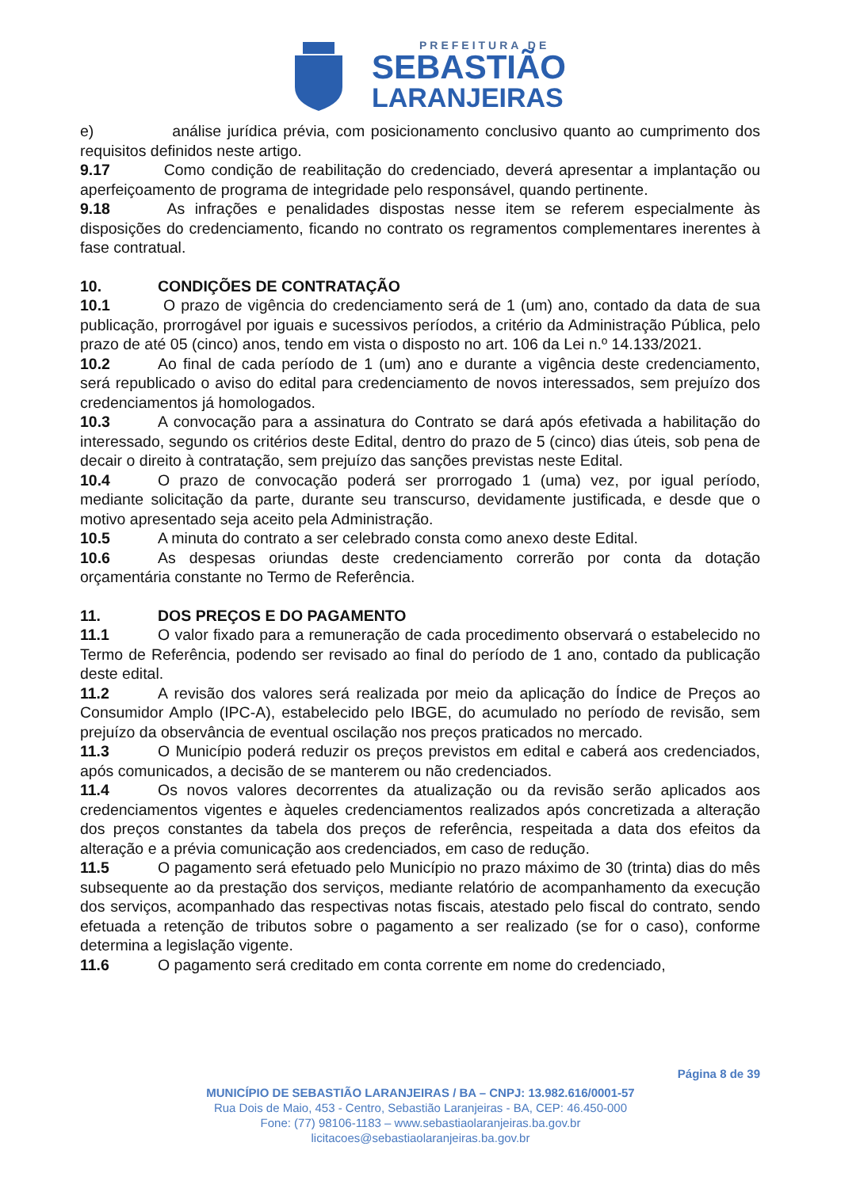PREFEITURA DE
SEBASTIÃO
LARANJEIRAS
e) análise jurídica prévia, com posicionamento conclusivo quanto ao cumprimento dos requisitos definidos neste artigo.
9.17 Como condição de reabilitação do credenciado, deverá apresentar a implantação ou aperfeiçoamento de programa de integridade pelo responsável, quando pertinente.
9.18 As infrações e penalidades dispostas nesse item se referem especialmente às disposições do credenciamento, ficando no contrato os regramentos complementares inerentes à fase contratual.
10. CONDIÇÕES DE CONTRATAÇÃO
10.1 O prazo de vigência do credenciamento será de 1 (um) ano, contado da data de sua publicação, prorrogável por iguais e sucessivos períodos, a critério da Administração Pública, pelo prazo de até 05 (cinco) anos, tendo em vista o disposto no art. 106 da Lei n.º 14.133/2021.
10.2 Ao final de cada período de 1 (um) ano e durante a vigência deste credenciamento, será republicado o aviso do edital para credenciamento de novos interessados, sem prejuízo dos credenciamentos já homologados.
10.3 A convocação para a assinatura do Contrato se dará após efetivada a habilitação do interessado, segundo os critérios deste Edital, dentro do prazo de 5 (cinco) dias úteis, sob pena de decair o direito à contratação, sem prejuízo das sanções previstas neste Edital.
10.4 O prazo de convocação poderá ser prorrogado 1 (uma) vez, por igual período, mediante solicitação da parte, durante seu transcurso, devidamente justificada, e desde que o motivo apresentado seja aceito pela Administração.
10.5 A minuta do contrato a ser celebrado consta como anexo deste Edital.
10.6 As despesas oriundas deste credenciamento correrão por conta da dotação orçamentária constante no Termo de Referência.
11. DOS PREÇOS E DO PAGAMENTO
11.1 O valor fixado para a remuneração de cada procedimento observará o estabelecido no Termo de Referência, podendo ser revisado ao final do período de 1 ano, contado da publicação deste edital.
11.2 A revisão dos valores será realizada por meio da aplicação do Índice de Preços ao Consumidor Amplo (IPC-A), estabelecido pelo IBGE, do acumulado no período de revisão, sem prejuízo da observância de eventual oscilação nos preços praticados no mercado.
11.3 O Município poderá reduzir os preços previstos em edital e caberá aos credenciados, após comunicados, a decisão de se manterem ou não credenciados.
11.4 Os novos valores decorrentes da atualização ou da revisão serão aplicados aos credenciamentos vigentes e àqueles credenciamentos realizados após concretizada a alteração dos preços constantes da tabela dos preços de referência, respeitada a data dos efeitos da alteração e a prévia comunicação aos credenciados, em caso de redução.
11.5 O pagamento será efetuado pelo Município no prazo máximo de 30 (trinta) dias do mês subsequente ao da prestação dos serviços, mediante relatório de acompanhamento da execução dos serviços, acompanhado das respectivas notas fiscais, atestado pelo fiscal do contrato, sendo efetuada a retenção de tributos sobre o pagamento a ser realizado (se for o caso), conforme determina a legislação vigente.
11.6 O pagamento será creditado em conta corrente em nome do credenciado,
Página 8 de 39
MUNICÍPIO DE SEBASTIÃO LARANJEIRAS / BA – CNPJ: 13.982.616/0001-57
Rua Dois de Maio, 453 - Centro, Sebastião Laranjeiras - BA, CEP: 46.450-000
Fone: (77) 98106-1183 – www.sebastiaolaranjeiras.ba.gov.br
licitacoes@sebastiaolaranjeiras.ba.gov.br